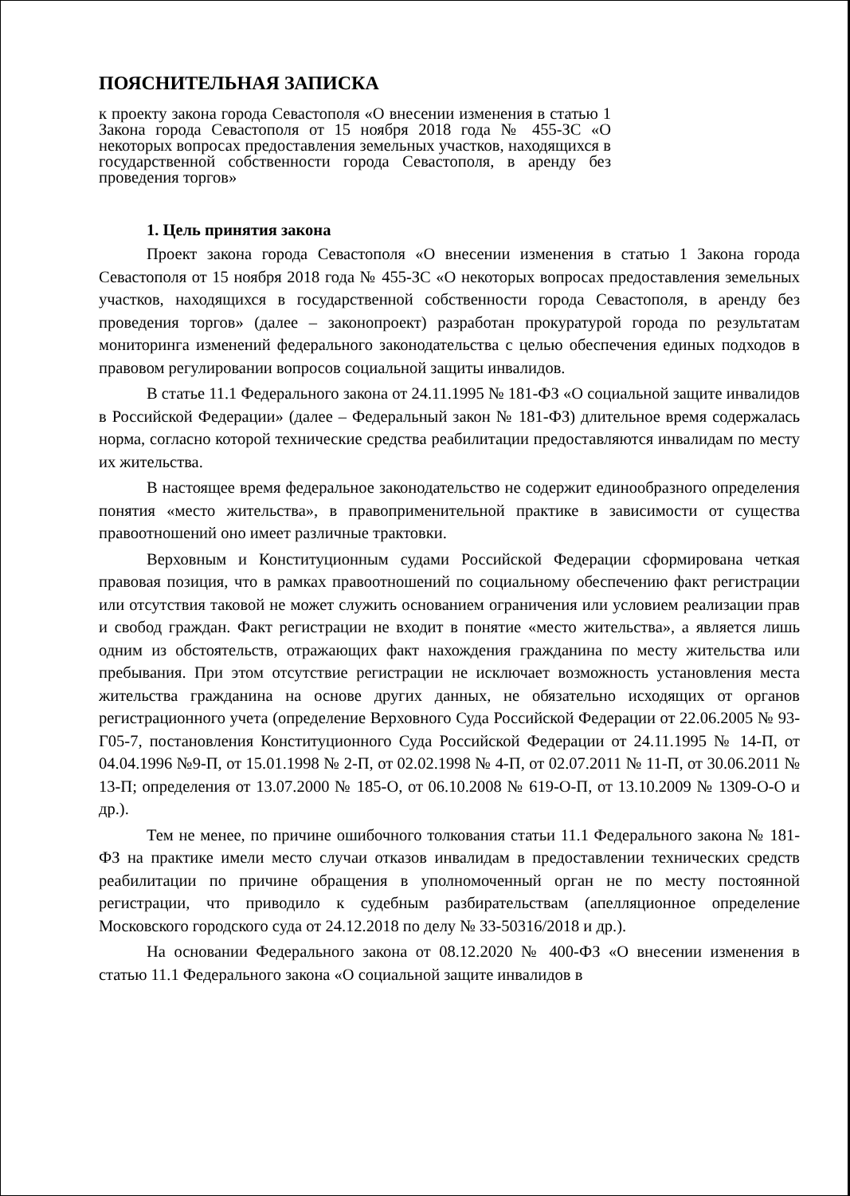ПОЯСНИТЕЛЬНАЯ ЗАПИСКА
к проекту закона города Севастополя «О внесении изменения в статью 1 Закона города Севастополя от 15 ноября 2018 года № 455-ЗС «О некоторых вопросах предоставления земельных участков, находящихся в государственной собственности города Севастополя, в аренду без проведения торгов»
1. Цель принятия закона
Проект закона города Севастополя «О внесении изменения в статью 1 Закона города Севастополя от 15 ноября 2018 года № 455-ЗС «О некоторых вопросах предоставления земельных участков, находящихся в государственной собственности города Севастополя, в аренду без проведения торгов» (далее – законопроект) разработан прокуратурой города по результатам мониторинга изменений федерального законодательства с целью обеспечения единых подходов в правовом регулировании вопросов социальной защиты инвалидов.
В статье 11.1 Федерального закона от 24.11.1995 № 181-ФЗ «О социальной защите инвалидов в Российской Федерации» (далее – Федеральный закон № 181-ФЗ) длительное время содержалась норма, согласно которой технические средства реабилитации предоставляются инвалидам по месту их жительства.
В настоящее время федеральное законодательство не содержит единообразного определения понятия «место жительства», в правоприменительной практике в зависимости от существа правоотношений оно имеет различные трактовки.
Верховным и Конституционным судами Российской Федерации сформирована четкая правовая позиция, что в рамках правоотношений по социальному обеспечению факт регистрации или отсутствия таковой не может служить основанием ограничения или условием реализации прав и свобод граждан. Факт регистрации не входит в понятие «место жительства», а является лишь одним из обстоятельств, отражающих факт нахождения гражданина по месту жительства или пребывания. При этом отсутствие регистрации не исключает возможность установления места жительства гражданина на основе других данных, не обязательно исходящих от органов регистрационного учета (определение Верховного Суда Российской Федерации от 22.06.2005 № 93-Г05-7, постановления Конституционного Суда Российской Федерации от 24.11.1995 № 14-П, от 04.04.1996 №9-П, от 15.01.1998 № 2-П, от 02.02.1998 № 4-П, от 02.07.2011 № 11-П, от 30.06.2011 № 13-П; определения от 13.07.2000 № 185-О, от 06.10.2008 № 619-О-П, от 13.10.2009 № 1309-О-О и др.).
Тем не менее, по причине ошибочного толкования статьи 11.1 Федерального закона № 181-ФЗ на практике имели место случаи отказов инвалидам в предоставлении технических средств реабилитации по причине обращения в уполномоченный орган не по месту постоянной регистрации, что приводило к судебным разбирательствам (апелляционное определение Московского городского суда от 24.12.2018 по делу № 33-50316/2018 и др.).
На основании Федерального закона от 08.12.2020 № 400-ФЗ «О внесении изменения в статью 11.1 Федерального закона «О социальной защите инвалидов в